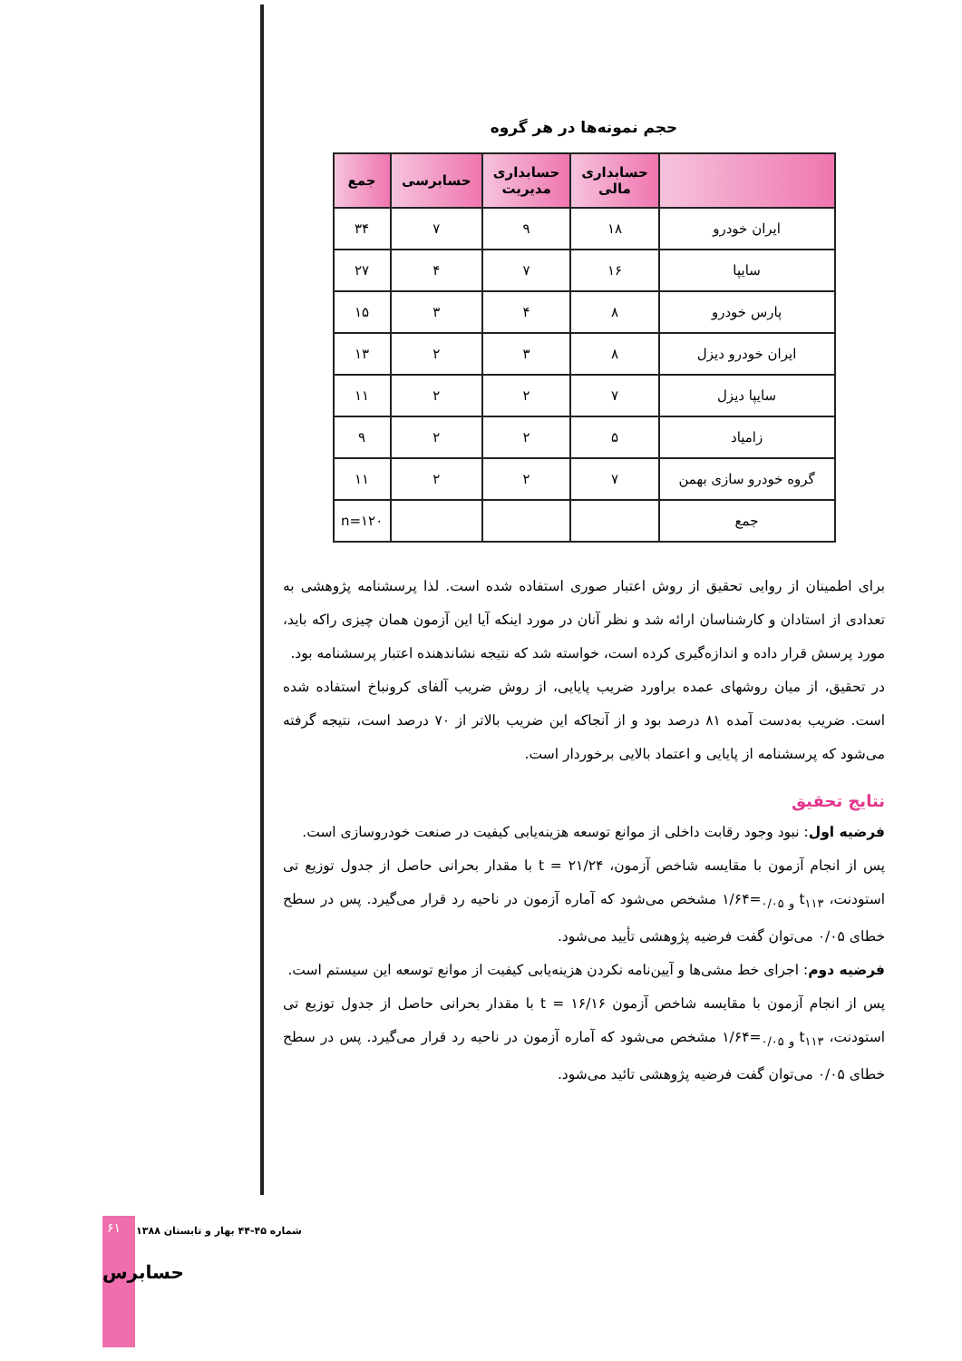حجم نمونه‌ها در هر گروه
| | حسابداری مالی | حسابداری مدیریت | حسابرسی | جمع |
| --- | --- | --- | --- | --- |
| ایران خودرو | ۱۸ | ۹ | ۷ | ۳۴ |
| سایپا | ۱۶ | ۷ | ۴ | ۲۷ |
| پارس خودرو | ۸ | ۴ | ۳ | ۱۵ |
| ایران خودرو دیزل | ۸ | ۳ | ۲ | ۱۳ |
| سایپا دیزل | ۷ | ۲ | ۲ | ۱۱ |
| زامیاد | ۵ | ۲ | ۲ | ۹ |
| گروه خودرو سازی بهمن | ۷ | ۲ | ۲ | ۱۱ |
| جمع | | | | n=۱۲۰ |
برای اطمینان از روایی تحقیق از روش اعتبار صوری استفاده شده است. لذا پرسشنامه پژوهشی به تعدادی از استادان و کارشناسان ارائه شد و نظر آنان در مورد اینکه آیا این آزمون همان چیزی راکه باید، مورد پرسش قرار داده و اندازه‌گیری کرده است، خواسته شد که نتیجه نشاندهنده اعتبار پرسشنامه بود.
در تحقیق، از میان روشهای عمده براورد ضریب پایایی، از روش ضریب آلفای کرونباخ استفاده شده است. ضریب به‌دست آمده ۸۱ درصد بود و از آنجاکه این ضریب بالاتر از ۷۰ درصد است، نتیجه گرفته می‌شود که پرسشنامه از پایایی و اعتماد بالایی برخوردار است.
نتایج تحقیق
فرضیه اول: نبود وجود رقابت داخلی از موانع توسعه هزینه‌یابی کیفیت در صنعت خودروسازی است.
پس از انجام آزمون با مقایسه شاخص آزمون، t = ۲۱/۲۴ با مقدار بحرانی حاصل از جدول توزیع تی استودنت، t<sub>۱۱۳ و ۰/۰۵</sub>=۱/۶۴ مشخص می‌شود که آماره آزمون در ناحیه رد قرار می‌گیرد. پس در سطح خطای ۰/۰۵ می‌توان گفت فرضیه پژوهشی تأیید می‌شود.
فرضیه دوم: اجرای خط مشی‌ها و آیین‌نامه نکردن هزینه‌یابی کیفیت از موانع توسعه این سیستم است.
پس از انجام آزمون با مقایسه شاخص آزمون t = ۱۶/۱۶ با مقدار بحرانی حاصل از جدول توزیع تی استودنت، t<sub>۱۱۳ و ۰/۰۵</sub>=۱/۶۴ مشخص می‌شود که آماره آزمون در ناحیه رد قرار می‌گیرد. پس در سطح خطای ۰/۰۵ می‌توان گفت فرضیه پژوهشی تائید می‌شود.
۶۱
شماره ۴۵-۴۴ بهار و تابستان ۱۳۸۸
حسابرس